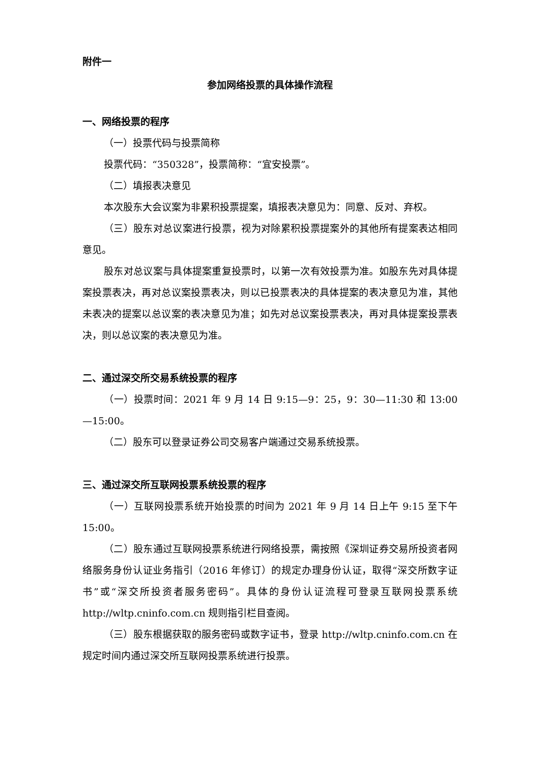附件一
参加网络投票的具体操作流程
一、网络投票的程序
（一）投票代码与投票简称
投票代码：“350328”，投票简称：“宜安投票”。
（二）填报表决意见
本次股东大会议案为非累积投票提案，填报表决意见为：同意、反对、弃权。
（三）股东对总议案进行投票，视为对除累积投票提案外的其他所有提案表达相同意见。
股东对总议案与具体提案重复投票时，以第一次有效投票为准。如股东先对具体提案投票表决，再对总议案投票表决，则以已投票表决的具体提案的表决意见为准，其他未表决的提案以总议案的表决意见为准；如先对总议案投票表决，再对具体提案投票表决，则以总议案的表决意见为准。
二、通过深交所交易系统投票的程序
（一）投票时间：2021 年 9 月 14 日 9:15—9：25，9：30—11:30 和 13:00—15:00。
（二）股东可以登录证券公司交易客户端通过交易系统投票。
三、通过深交所互联网投票系统投票的程序
（一）互联网投票系统开始投票的时间为 2021 年 9 月 14 日上午 9:15 至下午 15:00。
（二）股东通过互联网投票系统进行网络投票，需按照《深圳证券交易所投资者网络服务身份认证业务指引（2016 年修订）的规定办理身份认证，取得“深交所数字证书”或“深交所投资者服务密码”。具体的身份认证流程可登录互联网投票系统 http://wltp.cninfo.com.cn 规则指引栏目查阅。
（三）股东根据获取的服务密码或数字证书，登录 http://wltp.cninfo.com.cn 在规定时间内通过深交所互联网投票系统进行投票。